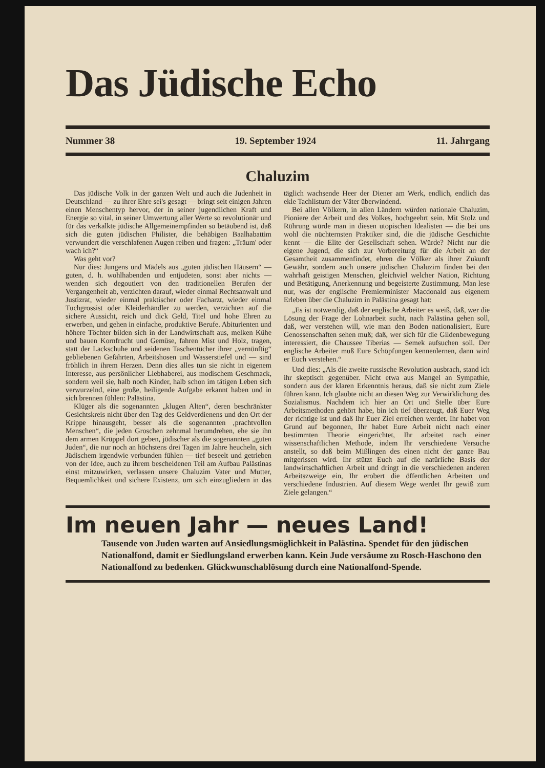Das Jüdische Echo
Nummer 38 19. September 1924 11. Jahrgang
Chaluzim
Das jüdische Volk in der ganzen Welt und auch die Judenheit in Deutschland — zu ihrer Ehre sei's gesagt — bringt seit einigen Jahren einen Menschentyp hervor, der in seiner jugendlichen Kraft und Energie so vital, in seiner Umwertung aller Werte so revolutionär und für das verkalkte jüdische Allgemeinempfinden so betäubend ist, daß sich die guten jüdischen Philister, die behäbigen Baalhabattim verwundert die verschlafenen Augen reiben und fragen: „Träum' oder wach ich?“
Was geht vor?
Nur dies: Jungens und Mädels aus „guten jüdischen Häusern“ — guten, d. h. wohlhabenden und entjudeten, sonst aber nichts — wenden sich degoutiert von den traditionellen Berufen der Vergangenheit ab, verzichten darauf, wieder einmal Rechtsanwalt und Justizrat, wieder einmal praktischer oder Facharzt, wieder einmal Tuchgrossist oder Kleiderhändler zu werden, verzichten auf die sichere Aussicht, reich und dick Geld, Titel und hohe Ehren zu erwerben, und gehen in einfache, produktive Berufe. Abiturienten und höhere Töchter bilden sich in der Landwirtschaft aus, melken Kühe und bauen Kornfrucht und Gemüse, fahren Mist und Holz, tragen, statt der Lackschuhe und seidenen Taschentücher ihrer „vernünftig“ gebliebenen Gefährten, Arbeitshosen und Wasserstiefel und — sind fröhlich in ihrem Herzen. Denn dies alles tun sie nicht in eigenem Interesse, aus persönlicher Liebhaberei, aus modischem Geschmack, sondern weil sie, halb noch Kinder, halb schon im tätigen Leben sich verwurzelnd, eine große, heiligende Aufgabe erkannt haben und in sich brennen fühlen: Palästina.
Klüger als die sogenannten „klugen Alten“, deren beschränkter Gesichtskreis nicht über den Tag des Geldverdienens und den Ort der Krippe hinausgeht, besser als die sogenannten ‚prachtvollen Menschen“, die jeden Groschen zehnmal herumdrehen, ehe sie ihn dem armen Krüppel dort geben, jüdischer als die sogenannten „guten Juden“, die nur noch an höchstens drei Tagen im Jahre heucheln, sich Jüdischem irgendwie verbunden fühlen — tief beseelt und getrieben von der Idee, auch zu ihrem bescheidenen Teil am Aufbau Palästinas einst mitzuwirken, verlassen unsere Chaluzim Vater und Mutter, Bequemlichkeit und sichere Existenz, um sich einzugliedern in das täglich wachsende Heer der Diener am Werk, endlich, endlich das ekle Tachlistum der Väter überwindend.
Bei allen Völkern, in allen Ländern würden nationale Chaluzim, Pioniere der Arbeit und des Volkes, hochgeehrt sein. Mit Stolz und Rührung würde man in diesen utopischen Idealisten — die bei uns wohl die nüchternsten Praktiker sind, die die jüdische Geschichte kennt — die Elite der Gesellschaft sehen. Würde? Nicht nur die eigene Jugend, die sich zur Vorbereitung für die Arbeit an der Gesamtheit zusammenfindet, ehren die Völker als ihrer Zukunft Gewähr, sondern auch unsere jüdischen Chaluzim finden bei den wahrhaft geistigen Menschen, gleichviel welcher Nation, Richtung und Betätigung, Anerkennung und begeisterte Zustimmung. Man lese nur, was der englische Premierminister Macdonald aus eigenem Erleben über die Chaluzim in Palästina gesagt hat:
„Es ist notwendig, daß der englische Arbeiter es weiß, daß, wer die Lösung der Frage der Lohnarbeit sucht, nach Palästina gehen soll, daß, wer verstehen will, wie man den Boden nationalisiert, Eure Genossenschaften sehen muß; daß, wer sich für die Gildenbewegung interessiert, die Chaussee Tiberias — Semek aufsuchen soll. Der englische Arbeiter muß Eure Schöpfungen kennenlernen, dann wird er Euch verstehen.“
Und dies: „Als die zweite russische Revolution ausbrach, stand ich ihr skeptisch gegenüber. Nicht etwa aus Mangel an Sympathie, sondern aus der klaren Erkenntnis heraus, daß sie nicht zum Ziele führen kann. Ich glaubte nicht an diesen Weg zur Verwirklichung des Sozialismus. Nachdem ich hier an Ort und Stelle über Eure Arbeitsmethoden gehört habe, bin ich tief überzeugt, daß Euer Weg der richtige ist und daß Ihr Euer Ziel erreichen werdet. Ihr habet von Grund auf begonnen, Ihr habet Eure Arbeit nicht nach einer bestimmten Theorie eingerichtet, Ihr arbeitet nach einer wissenschaftlichen Methode, indem Ihr verschiedene Versuche anstellt, so daß beim Mißlingen des einen nicht der ganze Bau mitgerissen wird. Ihr stützt Euch auf die natürliche Basis der landwirtschaftlichen Arbeit und dringt in die verschiedenen anderen Arbeitszweige ein, Ihr erobert die öffentlichen Arbeiten und verschiedene Industrien. Auf diesem Wege werdet Ihr gewiß zum Ziele gelangen.“
Im neuen Jahr — neues Land!
Tausende von Juden warten auf Ansiedlungsmöglichkeit in Palästina. Spendet für den jüdischen Nationalfond, damit er Siedlungsland erwerben kann. Kein Jude versäume zu Rosch-Haschono den Nationalfond zu bedenken. Glückwunschablösung durch eine Nationalfond-Spende.